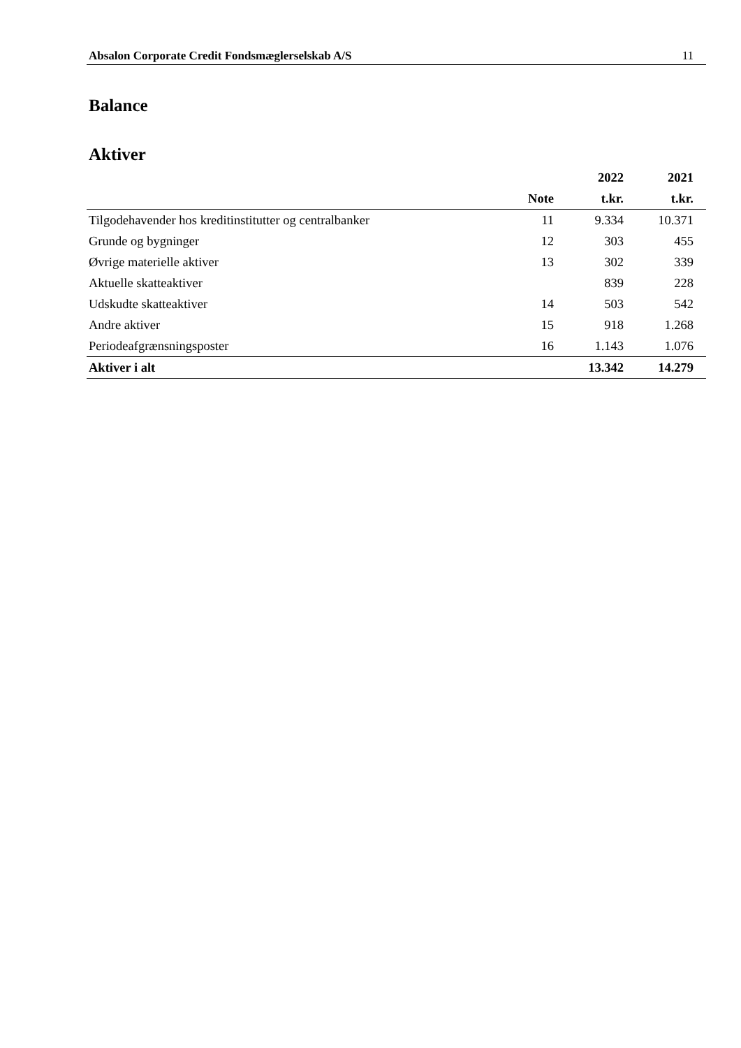Absalon Corporate Credit Fondsmæglerselskab A/S 11
Balance
Aktiver
| | | 2022 | 2021 |
| --- | --- | --- | --- |
| | Note | t.kr. | t.kr. |
| Tilgodehavender hos kreditinstitutter og centralbanker | 11 | 9.334 | 10.371 |
| Grunde og bygninger | 12 | 303 | 455 |
| Øvrige materielle aktiver | 13 | 302 | 339 |
| Aktuelle skatteaktiver | | 839 | 228 |
| Udskudte skatteaktiver | 14 | 503 | 542 |
| Andre aktiver | 15 | 918 | 1.268 |
| Periodeafgrænsningsposter | 16 | 1.143 | 1.076 |
| Aktiver i alt | | 13.342 | 14.279 |